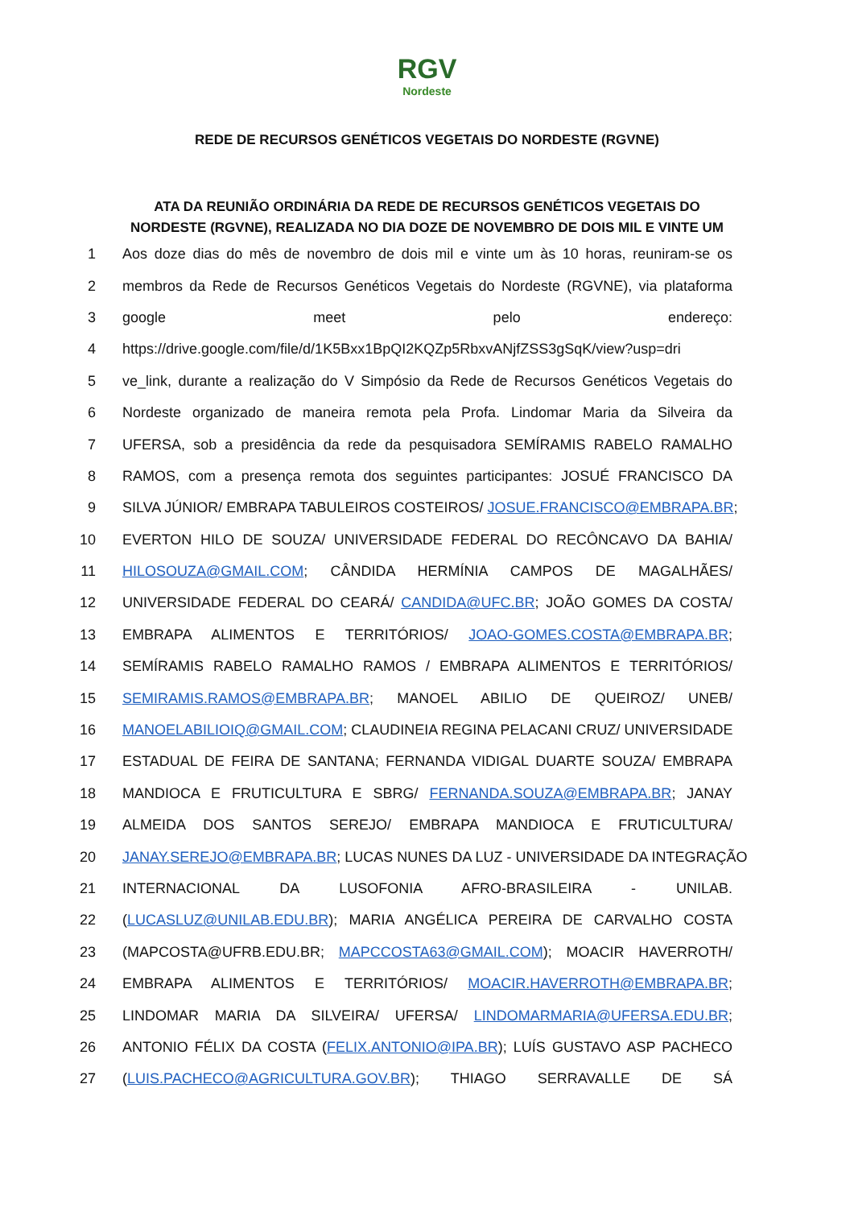RGV Nordeste
REDE DE RECURSOS GENÉTICOS VEGETAIS DO NORDESTE (RGVNE)
ATA DA REUNIÃO ORDINÁRIA DA REDE DE RECURSOS GENÉTICOS VEGETAIS DO NORDESTE (RGVNE), REALIZADA NO DIA DOZE DE NOVEMBRO DE DOIS MIL E VINTE UM
1 Aos doze dias do mês de novembro de dois mil e vinte um às 10 horas, reuniram-se os
2 membros da Rede de Recursos Genéticos Vegetais do Nordeste (RGVNE), via plataforma
3 google meet pelo endereço:
4 https://drive.google.com/file/d/1K5Bxx1BpQI2KQZp5RbxvANjfZSS3gSqK/view?usp=dri
5 ve_link, durante a realização do V Simpósio da Rede de Recursos Genéticos Vegetais do
6 Nordeste organizado de maneira remota pela Profa. Lindomar Maria da Silveira da
7 UFERSA, sob a presidência da rede da pesquisadora SEMÍRAMIS RABELO RAMALHO
8 RAMOS, com a presença remota dos seguintes participantes: JOSUÉ FRANCISCO DA
9 SILVA JÚNIOR/ EMBRAPA TABULEIROS COSTEIROS/ JOSUE.FRANCISCO@EMBRAPA.BR;
10 EVERTON HILO DE SOUZA/ UNIVERSIDADE FEDERAL DO RECÔNCAVO DA BAHIA/
11 HILOSOUZA@GMAIL.COM; CÂNDIDA HERMÍNIA CAMPOS DE MAGALHÃES/
12 UNIVERSIDADE FEDERAL DO CEARÁ/ CANDIDA@UFC.BR; JOÃO GOMES DA COSTA/
13 EMBRAPA ALIMENTOS E TERRITÓRIOS/ JOAO-GOMES.COSTA@EMBRAPA.BR;
14 SEMÍRAMIS RABELO RAMALHO RAMOS / EMBRAPA ALIMENTOS E TERRITÓRIOS/
15 SEMIRAMIS.RAMOS@EMBRAPA.BR; MANOEL ABILIO DE QUEIROZ/ UNEB/
16 MANOELABILIOIQ@GMAIL.COM; CLAUDINEIA REGINA PELACANI CRUZ/ UNIVERSIDADE
17 ESTADUAL DE FEIRA DE SANTANA; FERNANDA VIDIGAL DUARTE SOUZA/ EMBRAPA
18 MANDIOCA E FRUTICULTURA E SBRG/ FERNANDA.SOUZA@EMBRAPA.BR; JANAY
19 ALMEIDA DOS SANTOS SEREJO/ EMBRAPA MANDIOCA E FRUTICULTURA/
20 JANAY.SEREJO@EMBRAPA.BR; LUCAS NUNES DA LUZ - UNIVERSIDADE DA INTEGRAÇÃO
21 INTERNACIONAL DA LUSOFONIA AFRO-BRASILEIRA - UNILAB.
22 (LUCASLUZ@UNILAB.EDU.BR); MARIA ANGÉLICA PEREIRA DE CARVALHO COSTA
23 (MAPCOSTA@UFRB.EDU.BR; MAPCCOSTA63@GMAIL.COM); MOACIR HAVERROTH/
24 EMBRAPA ALIMENTOS E TERRITÓRIOS/ MOACIR.HAVERROTH@EMBRAPA.BR;
25 LINDOMAR MARIA DA SILVEIRA/ UFERSA/ LINDOMARMARIA@UFERSA.EDU.BR;
26 ANTONIO FÉLIX DA COSTA (FELIX.ANTONIO@IPA.BR); LUÍS GUSTAVO ASP PACHECO
27 (LUIS.PACHECO@AGRICULTURA.GOV.BR); THIAGO SERRAVALLE DE SÁ